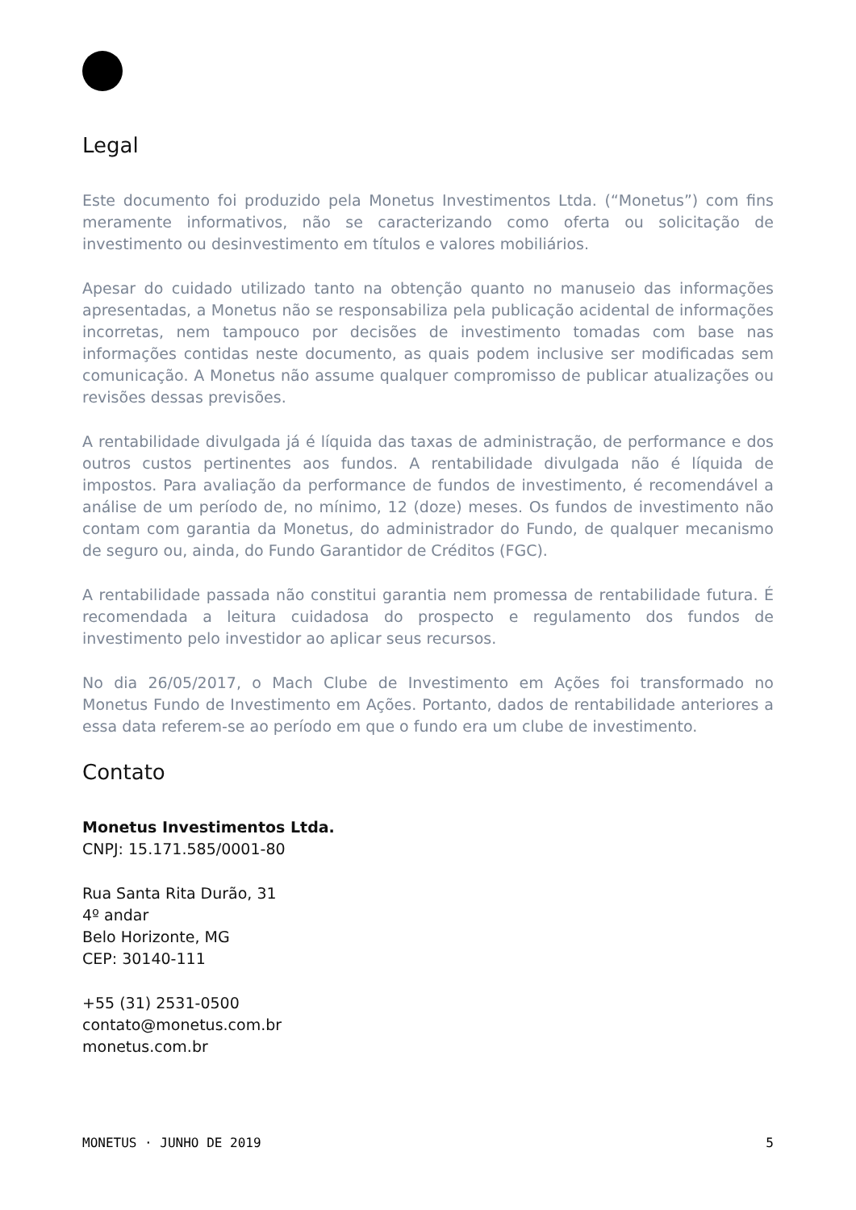Legal
Este documento foi produzido pela Monetus Investimentos Ltda. (“Monetus”) com fins meramente informativos, não se caracterizando como oferta ou solicitação de investimento ou desinvestimento em títulos e valores mobiliários.
Apesar do cuidado utilizado tanto na obtenção quanto no manuseio das informações apresentadas, a Monetus não se responsabiliza pela publicação acidental de informações incorretas, nem tampouco por decisões de investimento tomadas com base nas informações contidas neste documento, as quais podem inclusive ser modificadas sem comunicação. A Monetus não assume qualquer compromisso de publicar atualizações ou revisões dessas previsões.
A rentabilidade divulgada já é líquida das taxas de administração, de performance e dos outros custos pertinentes aos fundos. A rentabilidade divulgada não é líquida de impostos. Para avaliação da performance de fundos de investimento, é recomendável a análise de um período de, no mínimo, 12 (doze) meses. Os fundos de investimento não contam com garantia da Monetus, do administrador do Fundo, de qualquer mecanismo de seguro ou, ainda, do Fundo Garantidor de Créditos (FGC).
A rentabilidade passada não constitui garantia nem promessa de rentabilidade futura. É recomendada a leitura cuidadosa do prospecto e regulamento dos fundos de investimento pelo investidor ao aplicar seus recursos.
No dia 26/05/2017, o Mach Clube de Investimento em Ações foi transformado no Monetus Fundo de Investimento em Ações. Portanto, dados de rentabilidade anteriores a essa data referem-se ao período em que o fundo era um clube de investimento.
Contato
Monetus Investimentos Ltda.
CNPJ: 15.171.585/0001-80
Rua Santa Rita Durão, 31
4º andar
Belo Horizonte, MG
CEP: 30140-111
+55 (31) 2531-0500
contato@monetus.com.br
monetus.com.br
MONETUS · JUNHO DE 2019 5